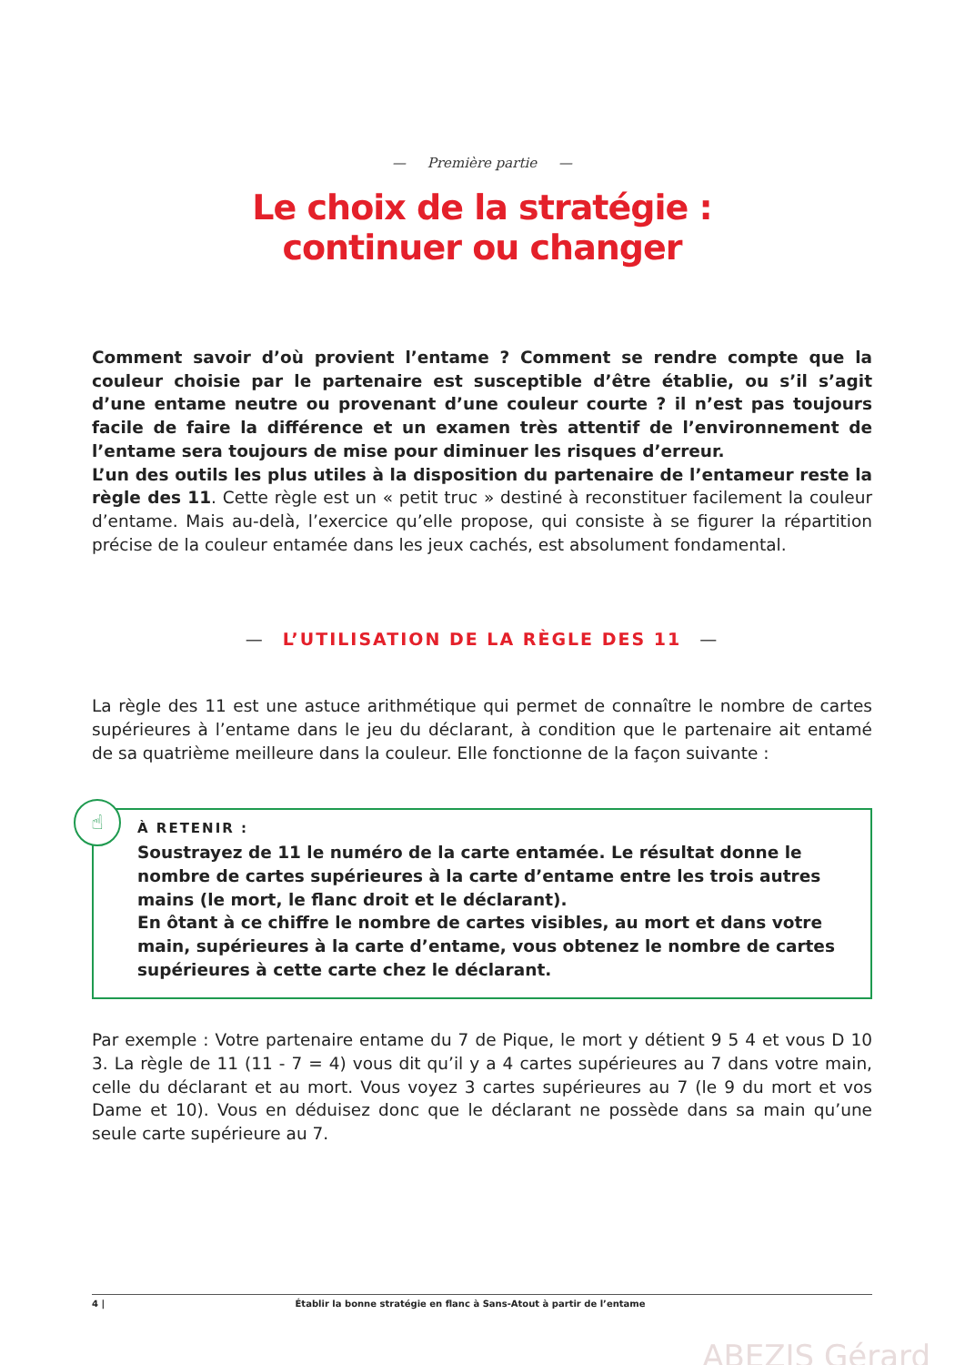— Première partie —
Le choix de la stratégie :
continuer ou changer
Comment savoir d’où provient l’entame ? Comment se rendre compte que la couleur choisie par le partenaire est susceptible d’être établie, ou s’il s’agit d’une entame neutre ou provenant d’une couleur courte ? il n’est pas toujours facile de faire la différence et un examen très attentif de l’environnement de l’entame sera toujours de mise pour diminuer les risques d’erreur.
L’un des outils les plus utiles à la disposition du partenaire de l’entameur reste la règle des 11. Cette règle est un « petit truc » destiné à reconstituer facilement la couleur d’entame. Mais au-delà, l’exercice qu’elle propose, qui consiste à se figurer la répartition précise de la couleur entamée dans les jeux cachés, est absolument fondamental.
— L’UTILISATION DE LA RÈGLE DES 11 —
La règle des 11 est une astuce arithmétique qui permet de connaître le nombre de cartes supérieures à l’entame dans le jeu du déclarant, à condition que le partenaire ait entamé de sa quatrième meilleure dans la couleur. Elle fonctionne de la façon suivante :
☝
À RETENIR :
Soustrayez de 11 le numéro de la carte entamée. Le résultat donne le nombre de cartes supérieures à la carte d’entame entre les trois autres mains (le mort, le flanc droit et le déclarant).
En ôtant à ce chiffre le nombre de cartes visibles, au mort et dans votre main, supérieures à la carte d’entame, vous obtenez le nombre de cartes supérieures à cette carte chez le déclarant.
Par exemple : Votre partenaire entame du 7 de Pique, le mort y détient 9 5 4 et vous D 10 3. La règle de 11 (11 - 7 = 4) vous dit qu’il y a 4 cartes supérieures au 7 dans votre main, celle du déclarant et au mort. Vous voyez 3 cartes supérieures au 7 (le 9 du mort et vos Dame et 10). Vous en déduisez donc que le déclarant ne possède dans sa main qu’une seule carte supérieure au 7.
4 | Établir la bonne stratégie en flanc à Sans-Atout à partir de l’entame
ABEZIS Gérard